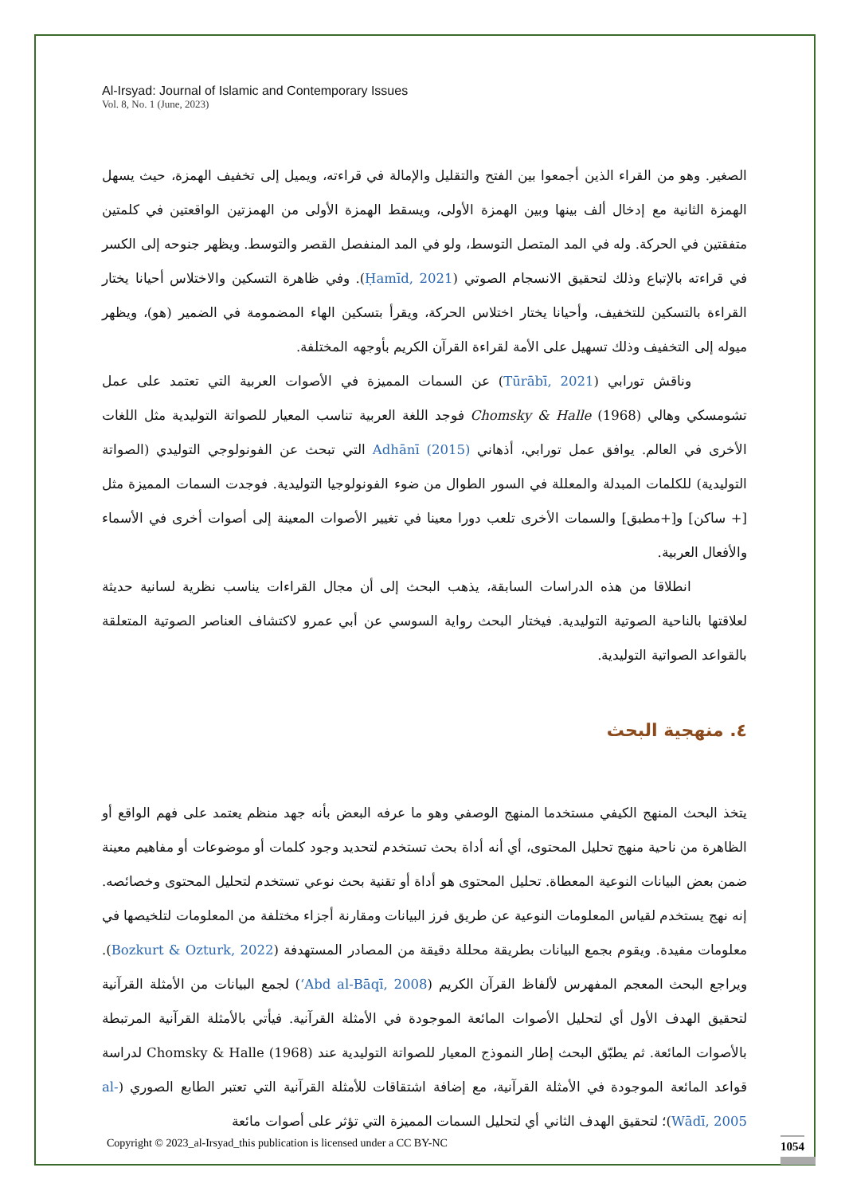Al-Irsyad: Journal of Islamic and Contemporary Issues
Vol. 8, No. 1 (June, 2023)
الصغير. وهو من القراء الذين أجمعوا بين الفتح والتقليل والإمالة في قراءته، ويميل إلى تخفيف الهمزة، حيث يسهل الهمزة الثانية مع إدخال ألف بينها وبين الهمزة الأولى، ويسقط الهمزة الأولى من الهمزتين الواقعتين في كلمتين متفقتين في الحركة. وله في المد المتصل التوسط، ولو في المد المنفصل القصر والتوسط. ويظهر جنوحه إلى الكسر في قراءته بالإتباع وذلك لتحقيق الانسجام الصوتي (Ḥamīd, 2021). وفي ظاهرة التسكين والاختلاس أحيانا يختار القراءة بالتسكين للتخفيف، وأحيانا يختار اختلاس الحركة، ويقرأ بتسكين الهاء المضمومة في الضمير (هو)، ويظهر ميوله إلى التخفيف وذلك تسهيل على الأمة لقراءة القرآن الكريم بأوجهه المختلفة.
وناقش تورابي (Tūrābī, 2021) عن السمات المميزة في الأصوات العربية التي تعتمد على عمل تشومسكي وهالي Chomsky & Halle (1968) فوجد اللغة العربية تناسب المعيار للصواتة التوليدية مثل اللغات الأخرى في العالم. يوافق عمل تورابي، أذهاني Adhānī (2015) التي تبحث عن الفونولوجي التوليدي (الصواتة التوليدية) للكلمات المبدلة والمعللة في السور الطوال من ضوء الفونولوجيا التوليدية. فوجدت السمات المميزة مثل [+ ساكن] و[+مطبق] والسمات الأخرى تلعب دورا معينا في تغيير الأصوات المعينة إلى أصوات أخرى في الأسماء والأفعال العربية.
انطلاقا من هذه الدراسات السابقة، يذهب البحث إلى أن مجال القراءات يناسب نظرية لسانية حديثة لعلاقتها بالناحية الصوتية التوليدية. فيختار البحث رواية السوسي عن أبي عمرو لاكتشاف العناصر الصوتية المتعلقة بالقواعد الصواتية التوليدية.
٤. منهجية البحث
يتخذ البحث المنهج الكيفي مستخدما المنهج الوصفي وهو ما عرفه البعض بأنه جهد منظم يعتمد على فهم الواقع أو الظاهرة من ناحية منهج تحليل المحتوى، أي أنه أداة بحث تستخدم لتحديد وجود كلمات أو موضوعات أو مفاهيم معينة ضمن بعض البيانات النوعية المعطاة. تحليل المحتوى هو أداة أو تقنية بحث نوعي تستخدم لتحليل المحتوى وخصائصه. إنه نهج يستخدم لقياس المعلومات النوعية عن طريق فرز البيانات ومقارنة أجزاء مختلفة من المعلومات لتلخيصها في معلومات مفيدة. ويقوم بجمع البيانات بطريقة محللة دقيقة من المصادر المستهدفة (Bozkurt & Ozturk, 2022). ويراجع البحث المعجم المفهرس لألفاظ القرآن الكريم (ʻAbd al-Bāqī, 2008) لجمع البيانات من الأمثلة القرآنية لتحقيق الهدف الأول أي لتحليل الأصوات المائعة الموجودة في الأمثلة القرآنية. فيأتي بالأمثلة القرآنية المرتبطة بالأصوات المائعة. ثم يطبّق البحث إطار النموذج المعيار للصواتة التوليدية عند Chomsky & Halle (1968) لدراسة قواعد المائعة الموجودة في الأمثلة القرآنية، مع إضافة اشتقاقات للأمثلة القرآنية التي تعتبر الطابع الصوري (al-Wādī, 2005)؛ لتحقيق الهدف الثاني أي لتحليل السمات المميزة التي تؤثر على أصوات مائعة
Copyright © 2023_al-Irsyad_this publication is licensed under a CC BY-NC
1054